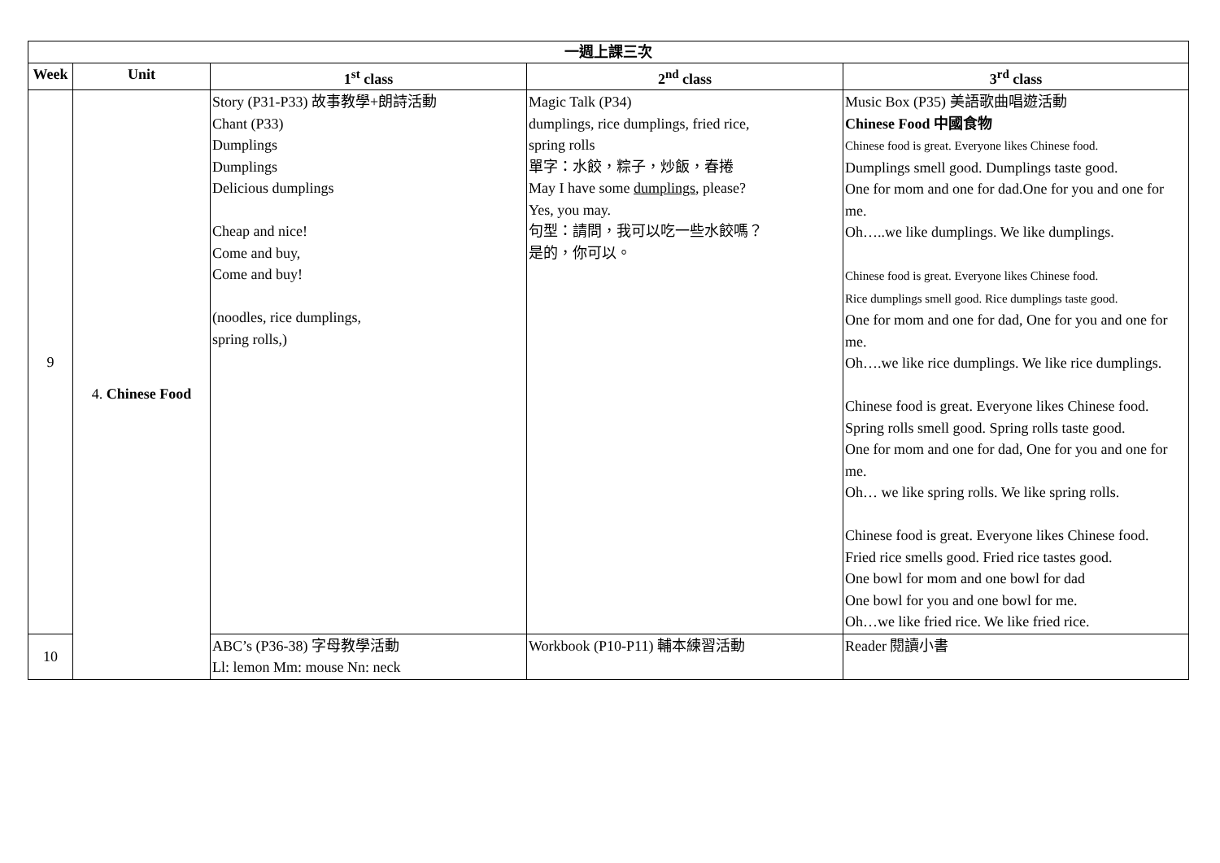| 一週上課三次 | | | | |
| --- | --- | --- | --- | --- |
| Week | Unit | 1<sup>st</sup> class | 2<sup>nd</sup> class | 3<sup>rd</sup> class |
| 9 | 4. Chinese Food | Story (P31-P33) 故事教學+朗詩活動 Chant (P33) Dumplings Dumplings Delicious dumplings Cheap and nice! Come and buy, Come and buy! (noodles, rice dumplings, spring rolls,) | Magic Talk (P34) dumplings, rice dumplings, fried rice, spring rolls 單字：水餃，粽子，炒飯，春捲 May I have some dumplings , please? Yes, you may. 句型：請問，我可以吃一些水餃嗎？ 是的，你可以。 | Music Box (P35) 美語歌曲唱遊活動 Chinese Food 中國食物 Chinese food is great. Everyone likes Chinese food. Dumplings smell good. Dumplings taste good. One for mom and one for dad.One for you and one for me. Oh…..we like dumplings. We like dumplings. Chinese food is great. Everyone likes Chinese food. Rice dumplings smell good. Rice dumplings taste good. One for mom and one for dad, One for you and one for me. Oh….we like rice dumplings. We like rice dumplings. Chinese food is great. Everyone likes Chinese food. Spring rolls smell good. Spring rolls taste good. One for mom and one for dad, One for you and one for me. Oh… we like spring rolls. We like spring rolls. Chinese food is great. Everyone likes Chinese food. Fried rice smells good. Fried rice tastes good. One bowl for mom and one bowl for dad One bowl for you and one bowl for me. Oh…we like fried rice. We like fried rice. |
| 10 | | ABC’s (P36-38) 字母教學活動 Ll: lemon Mm: mouse Nn: neck | Workbook (P10-P11) 輔本練習活動 | Reader 閱讀小書 |